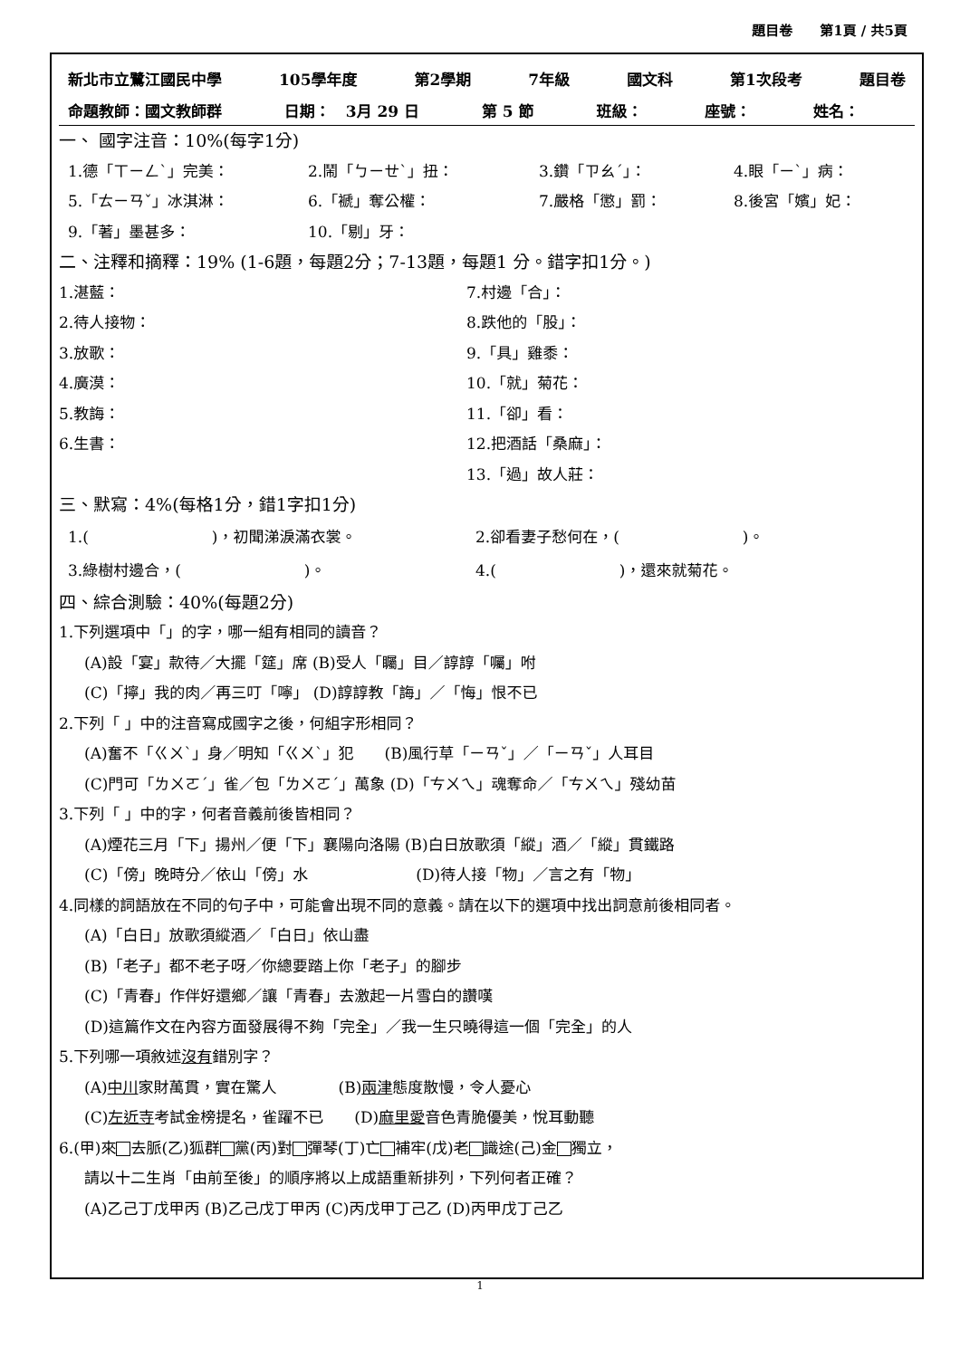題目卷　　第1頁 / 共5頁
新北市立鷺江國民中學 105學年度 第2學期 7年級 國文科 第1次段考 題目卷
命題教師：國文教師群 日期：　3月 29 日 第 5 節 班級： 座號： 姓名：　　　
一、 國字注音：10%(每字1分)
1.德「ㄒㄧㄥˋ」完美： 2.鬧「ㄅㄧㄝˋ」扭： 3.鑽「ㄗㄠˊ」： 4.眼「ㄧˋ」病： 5.「ㄊㄧㄢˇ」冰淇淋： 6.「褫」奪公權： 7.嚴格「懲」罰： 8.後宮「嬪」妃： 9.「著」墨甚多： 10.「剔」牙：
二、注釋和摘釋：19% (1-6題，每題2分；7-13題，每題1 分。錯字扣1分。)
1.湛藍： 7.村邊「合」： 2.待人接物： 8.跌他的「股」： 3.放歌： 9.「具」雞黍： 4.廣漠： 10.「就」菊花： 5.教誨： 11.「卻」看： 6.生書： 12.把酒話「桑麻」： 13.「過」故人莊：
三、默寫：4%(每格1分，錯1字扣1分)
1.(　　　　　　　　)，初聞涕淚滿衣裳。 2.卻看妻子愁何在，(　　　　　　　　)。 3.綠樹村邊合，(　　　　　　　　)。 4.(　　　　　　　　)，還來就菊花。
四、綜合測驗：40%(每題2分)
1.下列選項中「」的字，哪一組有相同的讀音？
(A)設「宴」款待／大擺「筵」席 (B)受人「矚」目／諄諄「囑」咐
(C)「擰」我的肉／再三叮「嚀」 (D)諄諄教「誨」／「悔」恨不已
2.下列「 」中的注音寫成國字之後，何組字形相同？
(A)奮不「ㄍㄨˋ」身／明知「ㄍㄨˋ」犯　　(B)風行草「ㄧㄢˇ」／「ㄧㄢˇ」人耳目
(C)門可「ㄌㄨㄛˊ」雀／包「ㄌㄨㄛˊ」萬象 (D)「ㄘㄨㄟ」魂奪命／「ㄘㄨㄟ」殘幼苗
3.下列「 」中的字，何者音義前後皆相同？
(A)煙花三月「下」揚州／便「下」襄陽向洛陽 (B)白日放歌須「縱」酒／「縱」貫鐵路
(C)「傍」晚時分／依山「傍」水　　　　　　　(D)待人接「物」／言之有「物」
4.同樣的詞語放在不同的句子中，可能會出現不同的意義。請在以下的選項中找出詞意前後相同者。
(A)「白日」放歌須縱酒／「白日」依山盡
(B)「老子」都不老子呀／你總要踏上你「老子」的腳步
(C)「青春」作伴好還鄉／讓「青春」去激起一片雪白的讚嘆
(D)這篇作文在內容方面發展得不夠「完全」／我一生只曉得這一個「完全」的人
5.下列哪一項敘述沒有錯別字？
(A)中川家財萬貫，實在驚人　　　　(B)兩津態度散慢，令人憂心
(C)左近寺考試金榜提名，雀躍不已　　(D)麻里愛音色青脆優美，悅耳動聽
6.(甲)來 去脈(乙)狐群 黨(丙)對 彈琴(丁)亡 補牢(戊)老 識途(己)金 獨立，
請以十二生肖「由前至後」的順序將以上成語重新排列，下列何者正確？
(A)乙己丁戊甲丙 (B)乙己戊丁甲丙 (C)丙戊甲丁己乙 (D)丙甲戊丁己乙
1